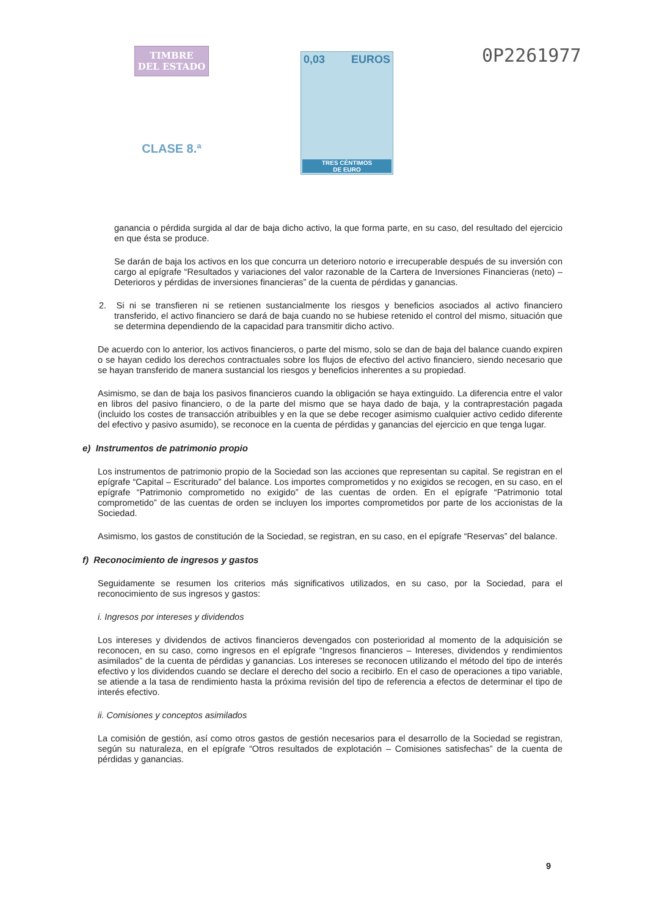TIMBRE
DEL ESTADO
CLASE 8.ª
0,03 EUROS
TRES CÉNTIMOS
DE EURO
0P2261977
ganancia o pérdida surgida al dar de baja dicho activo, la que forma parte, en su caso, del resultado del ejercicio en que ésta se produce.
Se darán de baja los activos en los que concurra un deterioro notorio e irrecuperable después de su inversión con cargo al epígrafe “Resultados y variaciones del valor razonable de la Cartera de Inversiones Financieras (neto) – Deterioros y pérdidas de inversiones financieras” de la cuenta de pérdidas y ganancias.
2. Si ni se transfieren ni se retienen sustancialmente los riesgos y beneficios asociados al activo financiero transferido, el activo financiero se dará de baja cuando no se hubiese retenido el control del mismo, situación que se determina dependiendo de la capacidad para transmitir dicho activo.
De acuerdo con lo anterior, los activos financieros, o parte del mismo, solo se dan de baja del balance cuando expiren o se hayan cedido los derechos contractuales sobre los flujos de efectivo del activo financiero, siendo necesario que se hayan transferido de manera sustancial los riesgos y beneficios inherentes a su propiedad.
Asimismo, se dan de baja los pasivos financieros cuando la obligación se haya extinguido. La diferencia entre el valor en libros del pasivo financiero, o de la parte del mismo que se haya dado de baja, y la contraprestación pagada (incluido los costes de transacción atribuibles y en la que se debe recoger asimismo cualquier activo cedido diferente del efectivo y pasivo asumido), se reconoce en la cuenta de pérdidas y ganancias del ejercicio en que tenga lugar.
e) Instrumentos de patrimonio propio
Los instrumentos de patrimonio propio de la Sociedad son las acciones que representan su capital. Se registran en el epígrafe “Capital – Escriturado” del balance. Los importes comprometidos y no exigidos se recogen, en su caso, en el epígrafe “Patrimonio comprometido no exigido” de las cuentas de orden. En el epígrafe “Patrimonio total comprometido” de las cuentas de orden se incluyen los importes comprometidos por parte de los accionistas de la Sociedad.
Asimismo, los gastos de constitución de la Sociedad, se registran, en su caso, en el epígrafe “Reservas” del balance.
f) Reconocimiento de ingresos y gastos
Seguidamente se resumen los criterios más significativos utilizados, en su caso, por la Sociedad, para el reconocimiento de sus ingresos y gastos:
i. Ingresos por intereses y dividendos
Los intereses y dividendos de activos financieros devengados con posterioridad al momento de la adquisición se reconocen, en su caso, como ingresos en el epígrafe “Ingresos financieros – Intereses, dividendos y rendimientos asimilados” de la cuenta de pérdidas y ganancias. Los intereses se reconocen utilizando el método del tipo de interés efectivo y los dividendos cuando se declare el derecho del socio a recibirlo. En el caso de operaciones a tipo variable, se atiende a la tasa de rendimiento hasta la próxima revisión del tipo de referencia a efectos de determinar el tipo de interés efectivo.
ii. Comisiones y conceptos asimilados
La comisión de gestión, así como otros gastos de gestión necesarios para el desarrollo de la Sociedad se registran, según su naturaleza, en el epígrafe “Otros resultados de explotación – Comisiones satisfechas” de la cuenta de pérdidas y ganancias.
9